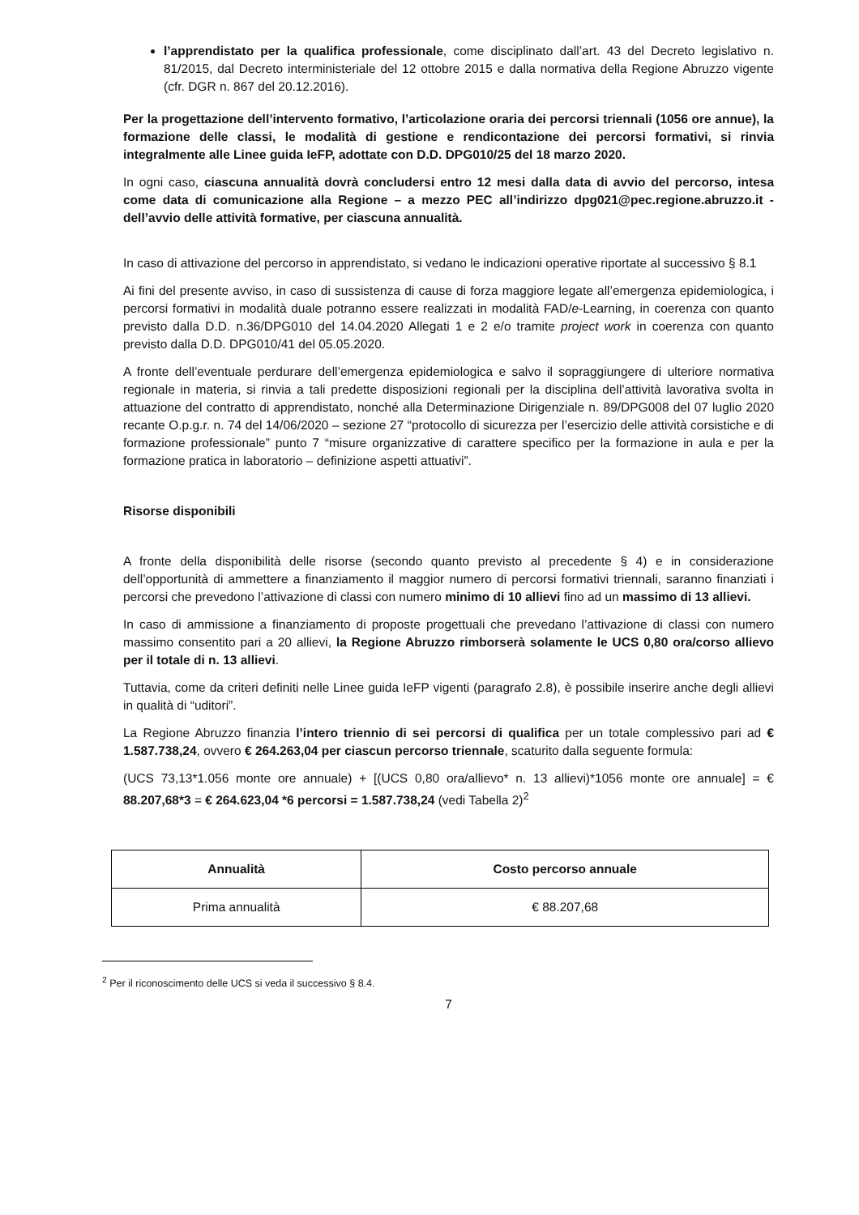l’apprendistato per la qualifica professionale, come disciplinato dall’art. 43 del Decreto legislativo n. 81/2015, dal Decreto interministeriale del 12 ottobre 2015 e dalla normativa della Regione Abruzzo vigente (cfr. DGR n. 867 del 20.12.2016).
Per la progettazione dell’intervento formativo, l’articolazione oraria dei percorsi triennali (1056 ore annue), la formazione delle classi, le modalità di gestione e rendicontazione dei percorsi formativi, si rinvia integralmente alle Linee guida IeFP, adottate con D.D. DPG010/25 del 18 marzo 2020.
In ogni caso, ciascuna annualità dovrà concludersi entro 12 mesi dalla data di avvio del percorso, intesa come data di comunicazione alla Regione – a mezzo PEC all’indirizzo dpg021@pec.regione.abruzzo.it - dell’avvio delle attività formative, per ciascuna annualità.
In caso di attivazione del percorso in apprendistato, si vedano le indicazioni operative riportate al successivo § 8.1
Ai fini del presente avviso, in caso di sussistenza di cause di forza maggiore legate all’emergenza epidemiologica, i percorsi formativi in modalità duale potranno essere realizzati in modalità FAD/e-Learning, in coerenza con quanto previsto dalla D.D. n.36/DPG010 del 14.04.2020 Allegati 1 e 2 e/o tramite project work in coerenza con quanto previsto dalla D.D. DPG010/41 del 05.05.2020.
A fronte dell’eventuale perdurare dell’emergenza epidemiologica e salvo il sopraggiungere di ulteriore normativa regionale in materia, si rinvia a tali predette disposizioni regionali per la disciplina dell’attività lavorativa svolta in attuazione del contratto di apprendistato, nonché alla Determinazione Dirigenziale n. 89/DPG008 del 07 luglio 2020 recante O.p.g.r. n. 74 del 14/06/2020 – sezione 27 “protocollo di sicurezza per l’esercizio delle attività corsistiche e di formazione professionale” punto 7 “misure organizzative di carattere specifico per la formazione in aula e per la formazione pratica in laboratorio – definizione aspetti attuativi”.
Risorse disponibili
A fronte della disponibilità delle risorse (secondo quanto previsto al precedente § 4) e in considerazione dell’opportunità di ammettere a finanziamento il maggior numero di percorsi formativi triennali, saranno finanziati i percorsi che prevedono l’attivazione di classi con numero minimo di 10 allievi fino ad un massimo di 13 allievi.
In caso di ammissione a finanziamento di proposte progettuali che prevedano l’attivazione di classi con numero massimo consentito pari a 20 allievi, la Regione Abruzzo rimborserà solamente le UCS 0,80 ora/corso allievo per il totale di n. 13 allievi.
Tuttavia, come da criteri definiti nelle Linee guida IeFP vigenti (paragrafo 2.8), è possibile inserire anche degli allievi in qualità di “uditori”.
La Regione Abruzzo finanzia l’intero triennio di sei percorsi di qualifica per un totale complessivo pari ad € 1.587.738,24, ovvero € 264.263,04 per ciascun percorso triennale, scaturito dalla seguente formula:
(UCS 73,13*1.056 monte ore annuale) + [(UCS 0,80 ora/allievo* n. 13 allievi)*1056 monte ore annuale] = € 88.207,68*3 = € 264.623,04 *6 percorsi = 1.587.738,24 (vedi Tabella 2)<sup>2</sup>
| Annualità | Costo percorso annuale |
| --- | --- |
| Prima annualità | € 88.207,68 |
<sup>2</sup> Per il riconoscimento delle UCS si veda il successivo § 8.4.
7